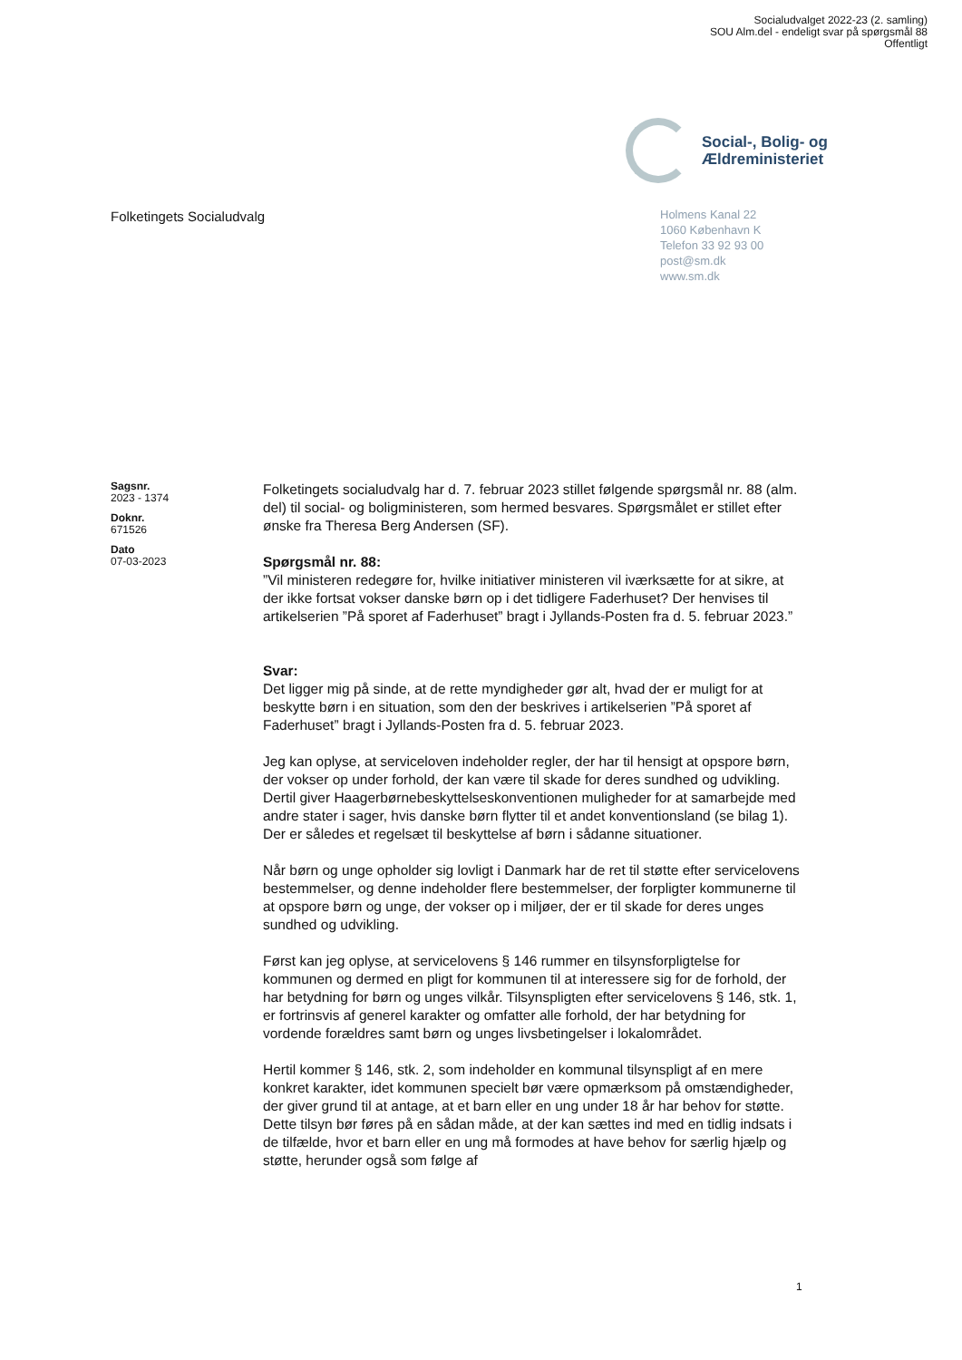Socialudvalget 2022-23 (2. samling)
SOU Alm.del - endeligt svar på spørgsmål 88
Offentligt
Social-, Bolig- og
Ældreministeriet
Folketingets Socialudvalg
Holmens Kanal 22
1060 København K
Telefon 33 92 93 00
post@sm.dk
www.sm.dk
Sagsnr.
2023 - 1374
Doknr.
671526
Dato
07-03-2023
Folketingets socialudvalg har d. 7. februar 2023 stillet følgende spørgsmål nr. 88 (alm. del) til social- og boligministeren, som hermed besvares. Spørgsmålet er stillet efter ønske fra Theresa Berg Andersen (SF).
Spørgsmål nr. 88:
”Vil ministeren redegøre for, hvilke initiativer ministeren vil iværksætte for at sikre, at der ikke fortsat vokser danske børn op i det tidligere Faderhuset? Der henvises til artikelserien ”På sporet af Faderhuset” bragt i Jyllands-Posten fra d. 5. februar 2023.”
Svar:
Det ligger mig på sinde, at de rette myndigheder gør alt, hvad der er muligt for at beskytte børn i en situation, som den der beskrives i artikelserien ”På sporet af Faderhuset” bragt i Jyllands-Posten fra d. 5. februar 2023.
Jeg kan oplyse, at serviceloven indeholder regler, der har til hensigt at opspore børn, der vokser op under forhold, der kan være til skade for deres sundhed og udvikling. Dertil giver Haagerbørnebeskyttelseskonventionen muligheder for at samarbejde med andre stater i sager, hvis danske børn flytter til et andet konventionsland (se bilag 1). Der er således et regelsæt til beskyttelse af børn i sådanne situationer.
Når børn og unge opholder sig lovligt i Danmark har de ret til støtte efter servicelovens bestemmelser, og denne indeholder flere bestemmelser, der forpligter kommunerne til at opspore børn og unge, der vokser op i miljøer, der er til skade for deres unges sundhed og udvikling.
Først kan jeg oplyse, at servicelovens § 146 rummer en tilsynsforpligtelse for kommunen og dermed en pligt for kommunen til at interessere sig for de forhold, der har betydning for børn og unges vilkår. Tilsynspligten efter servicelovens § 146, stk. 1, er fortrinsvis af generel karakter og omfatter alle forhold, der har betydning for vordende forældres samt børn og unges livsbetingelser i lokalområdet.
Hertil kommer § 146, stk. 2, som indeholder en kommunal tilsynspligt af en mere konkret karakter, idet kommunen specielt bør være opmærksom på omstændigheder, der giver grund til at antage, at et barn eller en ung under 18 år har behov for støtte. Dette tilsyn bør føres på en sådan måde, at der kan sættes ind med en tidlig indsats i de tilfælde, hvor et barn eller en ung må formodes at have behov for særlig hjælp og støtte, herunder også som følge af
1